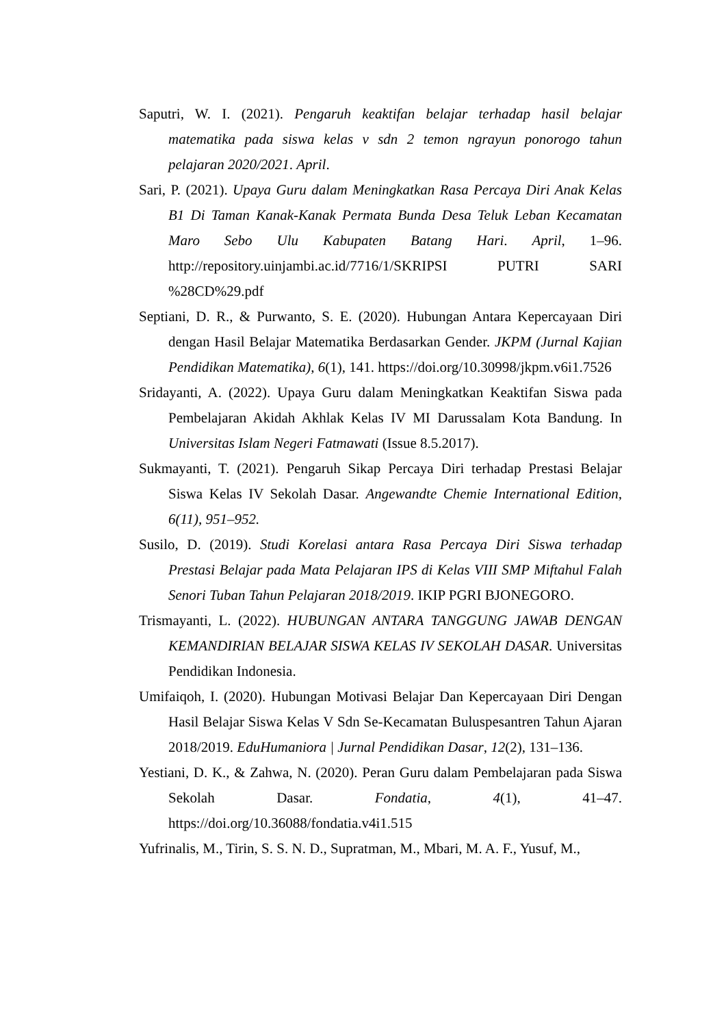Saputri, W. I. (2021). Pengaruh keaktifan belajar terhadap hasil belajar matematika pada siswa kelas v sdn 2 temon ngrayun ponorogo tahun pelajaran 2020/2021. April.
Sari, P. (2021). Upaya Guru dalam Meningkatkan Rasa Percaya Diri Anak Kelas B1 Di Taman Kanak-Kanak Permata Bunda Desa Teluk Leban Kecamatan Maro Sebo Ulu Kabupaten Batang Hari. April, 1–96. http://repository.uinjambi.ac.id/7716/1/SKRIPSI PUTRI SARI %28CD%29.pdf
Septiani, D. R., & Purwanto, S. E. (2020). Hubungan Antara Kepercayaan Diri dengan Hasil Belajar Matematika Berdasarkan Gender. JKPM (Jurnal Kajian Pendidikan Matematika), 6(1), 141. https://doi.org/10.30998/jkpm.v6i1.7526
Sridayanti, A. (2022). Upaya Guru dalam Meningkatkan Keaktifan Siswa pada Pembelajaran Akidah Akhlak Kelas IV MI Darussalam Kota Bandung. In Universitas Islam Negeri Fatmawati (Issue 8.5.2017).
Sukmayanti, T. (2021). Pengaruh Sikap Percaya Diri terhadap Prestasi Belajar Siswa Kelas IV Sekolah Dasar. Angewandte Chemie International Edition, 6(11), 951–952.
Susilo, D. (2019). Studi Korelasi antara Rasa Percaya Diri Siswa terhadap Prestasi Belajar pada Mata Pelajaran IPS di Kelas VIII SMP Miftahul Falah Senori Tuban Tahun Pelajaran 2018/2019. IKIP PGRI BJONEGORO.
Trismayanti, L. (2022). HUBUNGAN ANTARA TANGGUNG JAWAB DENGAN KEMANDIRIAN BELAJAR SISWA KELAS IV SEKOLAH DASAR. Universitas Pendidikan Indonesia.
Umifaiqoh, I. (2020). Hubungan Motivasi Belajar Dan Kepercayaan Diri Dengan Hasil Belajar Siswa Kelas V Sdn Se-Kecamatan Buluspesantren Tahun Ajaran 2018/2019. EduHumaniora | Jurnal Pendidikan Dasar, 12(2), 131–136.
Yestiani, D. K., & Zahwa, N. (2020). Peran Guru dalam Pembelajaran pada Siswa Sekolah Dasar. Fondatia, 4(1), 41–47. https://doi.org/10.36088/fondatia.v4i1.515
Yufrinalis, M., Tirin, S. S. N. D., Supratman, M., Mbari, M. A. F., Yusuf, M.,